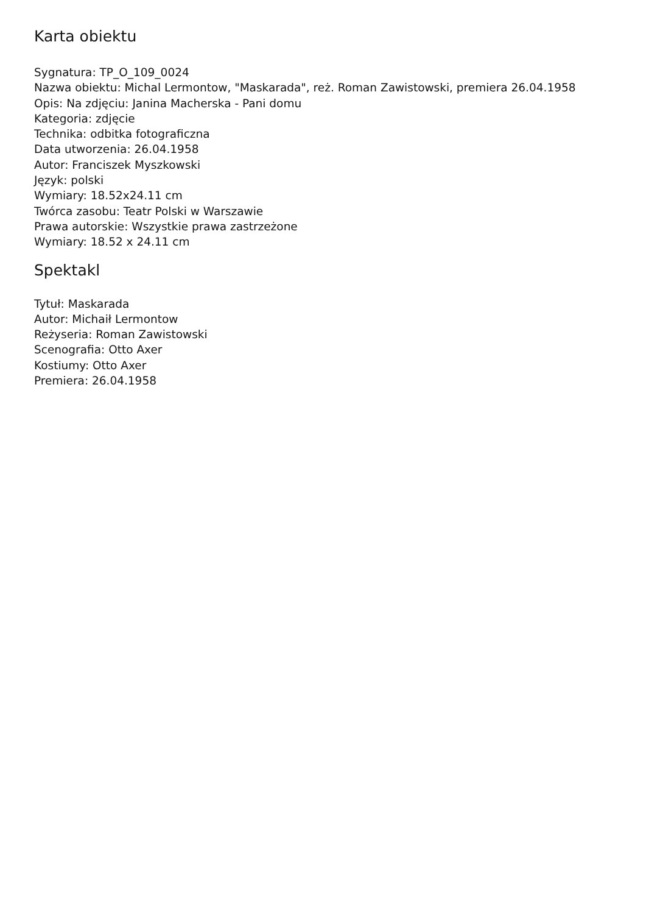Karta obiektu
Sygnatura: TP_O_109_0024
Nazwa obiektu: Michal Lermontow, "Maskarada", reż. Roman Zawistowski, premiera 26.04.1958
Opis: Na zdjęciu: Janina Macherska - Pani domu
Kategoria: zdjęcie
Technika: odbitka fotograficzna
Data utworzenia: 26.04.1958
Autor: Franciszek Myszkowski
Język: polski
Wymiary: 18.52x24.11 cm
Twórca zasobu: Teatr Polski w Warszawie
Prawa autorskie: Wszystkie prawa zastrzeżone
Wymiary: 18.52 x 24.11 cm
Spektakl
Tytuł: Maskarada
Autor: Michaił Lermontow
Reżyseria: Roman Zawistowski
Scenografia: Otto Axer
Kostiumy: Otto Axer
Premiera: 26.04.1958